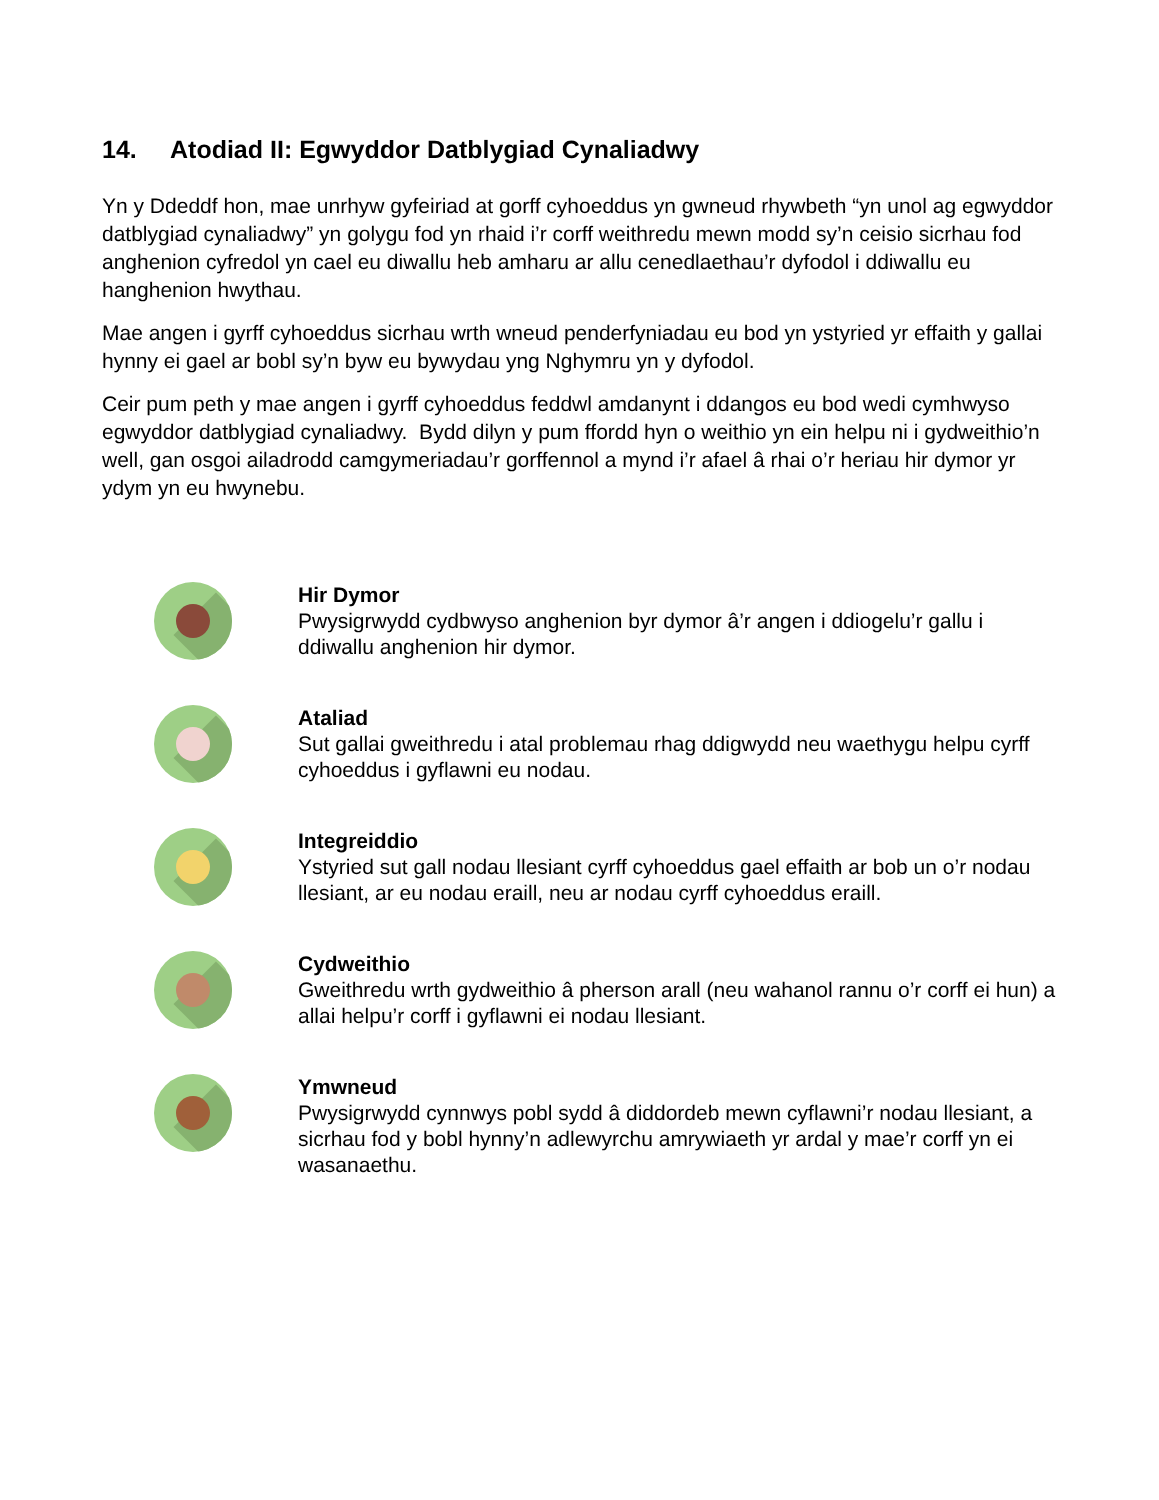14. Atodiad II: Egwyddor Datblygiad Cynaliadwy
Yn y Ddeddf hon, mae unrhyw gyfeiriad at gorff cyhoeddus yn gwneud rhywbeth “yn unol ag egwyddor datblygiad cynaliadwy” yn golygu fod yn rhaid i’r corff weithredu mewn modd sy’n ceisio sicrhau fod anghenion cyfredol yn cael eu diwallu heb amharu ar allu cenedlaethau’r dyfodol i ddiwallu eu hanghenion hwythau.
Mae angen i gyrff cyhoeddus sicrhau wrth wneud penderfyniadau eu bod yn ystyried yr effaith y gallai hynny ei gael ar bobl sy’n byw eu bywydau yng Nghymru yn y dyfodol.
Ceir pum peth y mae angen i gyrff cyhoeddus feddwl amdanynt i ddangos eu bod wedi cymhwyso egwyddor datblygiad cynaliadwy. Bydd dilyn y pum ffordd hyn o weithio yn ein helpu ni i gydweithio’n well, gan osgoi ailadrodd camgymeriadau’r gorffennol a mynd i’r afael â rhai o’r heriau hir dymor yr ydym yn eu hwynebu.
Hir Dymor
Pwysigrwydd cydbwyso anghenion byr dymor â’r angen i ddiogelu’r gallu i ddiwallu anghenion hir dymor.
Ataliad
Sut gallai gweithredu i atal problemau rhag ddigwydd neu waethygu helpu cyrff cyhoeddus i gyflawni eu nodau.
Integreiddio
Ystyried sut gall nodau llesiant cyrff cyhoeddus gael effaith ar bob un o’r nodau llesiant, ar eu nodau eraill, neu ar nodau cyrff cyhoeddus eraill.
Cydweithio
Gweithredu wrth gydweithio â pherson arall (neu wahanol rannu o’r corff ei hun) a allai helpu’r corff i gyflawni ei nodau llesiant.
Ymwneud
Pwysigrwydd cynnwys pobl sydd â diddordeb mewn cyflawni’r nodau llesiant, a sicrhau fod y bobl hynny’n adlewyrchu amrywiaeth yr ardal y mae’r corff yn ei wasanaethu.